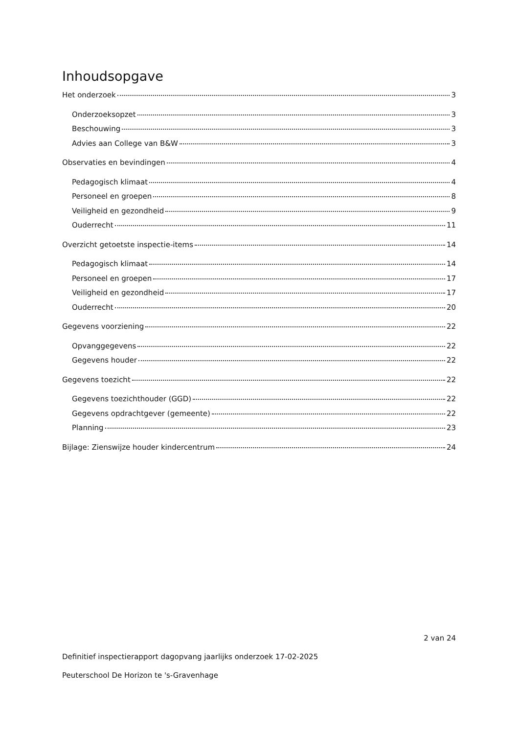Inhoudsopgave
Het onderzoek 3
Onderzoeksopzet 3
Beschouwing 3
Advies aan College van B&W 3
Observaties en bevindingen 4
Pedagogisch klimaat 4
Personeel en groepen 8
Veiligheid en gezondheid 9
Ouderrecht 11
Overzicht getoetste inspectie-items 14
Pedagogisch klimaat 14
Personeel en groepen 17
Veiligheid en gezondheid 17
Ouderrecht 20
Gegevens voorziening 22
Opvanggegevens 22
Gegevens houder 22
Gegevens toezicht 22
Gegevens toezichthouder (GGD) 22
Gegevens opdrachtgever (gemeente) 22
Planning 23
Bijlage: Zienswijze houder kindercentrum 24
2 van 24
Definitief inspectierapport dagopvang jaarlijks onderzoek 17-02-2025
Peuterschool De Horizon te 's-Gravenhage